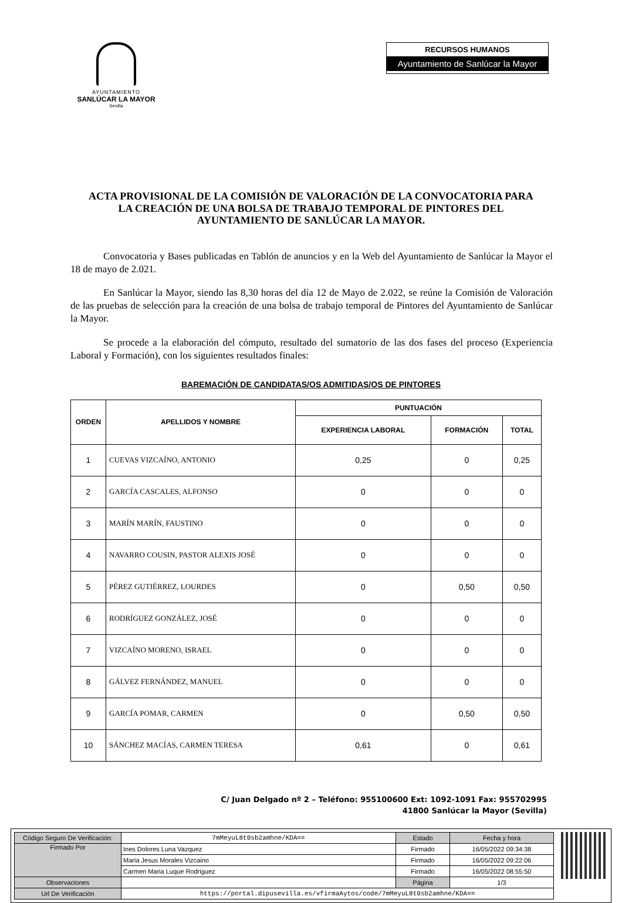AYUNTAMIENTO
SANLÚCAR LA MAYOR
Sevilla
RECURSOS HUMANOS
Ayuntamiento de Sanlúcar la Mayor
ACTA PROVISIONAL DE LA COMISIÓN DE VALORACIÓN DE LA CONVOCATORIA PARA LA CREACIÓN DE UNA BOLSA DE TRABAJO TEMPORAL DE PINTORES DEL AYUNTAMIENTO DE SANLÚCAR LA MAYOR.
Convocatoria y Bases publicadas en Tablón de anuncios y en la Web del Ayuntamiento de Sanlúcar la Mayor el 18 de mayo de 2.021.
En Sanlúcar la Mayor, siendo las 8,30 horas del día 12 de Mayo de 2.022, se reúne la Comisión de Valoración de las pruebas de selección para la creación de una bolsa de trabajo temporal de Pintores del Ayuntamiento de Sanlúcar la Mayor.
Se procede a la elaboración del cómputo, resultado del sumatorio de las dos fases del proceso (Experiencia Laboral y Formación), con los siguientes resultados finales:
BAREMACIÓN DE CANDIDATAS/OS ADMITIDAS/OS DE PINTORES
| ORDEN | APELLIDOS Y NOMBRE | PUNTUACIÓN | | |
| --- | --- | --- | --- | --- |
| | | EXPERIENCIA LABORAL | FORMACIÓN | TOTAL |
| 1 | CUEVAS VIZCAÍNO, ANTONIO | 0,25 | 0 | 0,25 |
| 2 | GARCÍA CASCALES, ALFONSO | 0 | 0 | 0 |
| 3 | MARÍN MARÍN, FAUSTINO | 0 | 0 | 0 |
| 4 | NAVARRO COUSIN, PASTOR ALEXIS JOSÉ | 0 | 0 | 0 |
| 5 | PÉREZ GUTIÉRREZ, LOURDES | 0 | 0,50 | 0,50 |
| 6 | RODRÍGUEZ GONZÁLEZ, JOSÉ | 0 | 0 | 0 |
| 7 | VIZCAÍNO MORENO, ISRAEL | 0 | 0 | 0 |
| 8 | GÁLVEZ FERNÁNDEZ, MANUEL | 0 | 0 | 0 |
| 9 | GARCÍA POMAR, CARMEN | 0 | 0,50 | 0,50 |
| 10 | SÁNCHEZ MACÍAS, CARMEN TERESA | 0,61 | 0 | 0,61 |
C/ Juan Delgado nº 2 – Teléfono: 955100600 Ext: 1092-1091 Fax: 955702995
41800 Sanlúcar la Mayor (Sevilla)
| Código Seguro De Verificación: | 7mMeyuL8t0sb2amhne/KDA== | Estado | Fecha y hora |
| Firmado Por | Ines Dolores Luna Vazquez | Firmado | 16/05/2022 09:34:38 |
| | Maria Jesus Morales Vizcaino | Firmado | 16/05/2022 09:22:06 |
| | Carmen Maria Luque Rodriguez | Firmado | 16/05/2022 08:55:50 |
| Observaciones | | Página | 1/3 |
| Url De Verificación | https://portal.dipusevilla.es/vfirmaAytos/code/7mMeyuL8t0sb2amhne/KDA== | | |